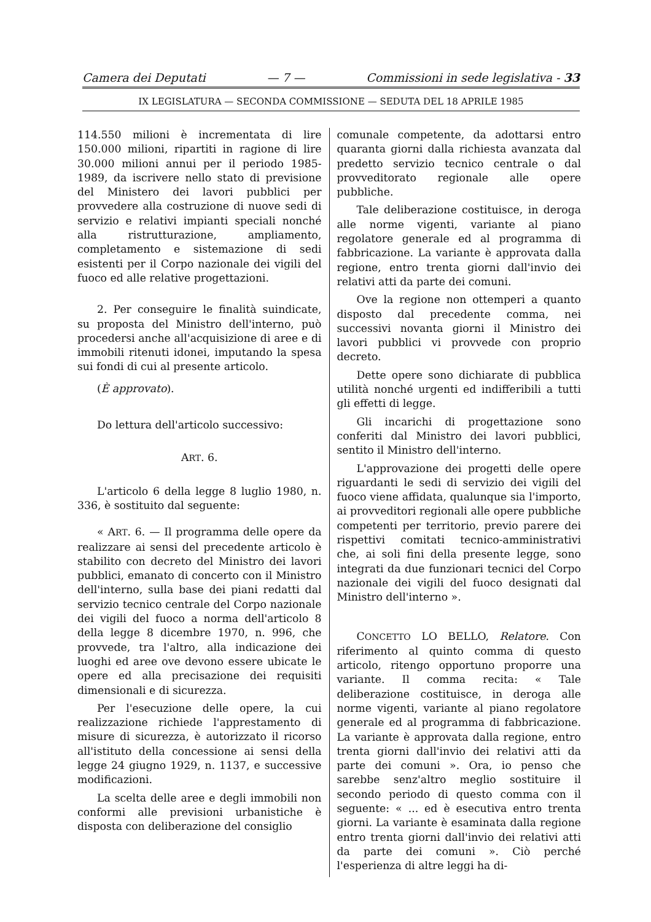Camera dei Deputati — 7 — Commissioni in sede legislativa - 33
IX LEGISLATURA — SECONDA COMMISSIONE — SEDUTA DEL 18 APRILE 1985
114.550 milioni è incrementata di lire 150.000 milioni, ripartiti in ragione di lire 30.000 milioni annui per il periodo 1985-1989, da iscrivere nello stato di previsione del Ministero dei lavori pubblici per provvedere alla costruzione di nuove sedi di servizio e relativi impianti speciali nonché alla ristrutturazione, ampliamento, completamento e sistemazione di sedi esistenti per il Corpo nazionale dei vigili del fuoco ed alle relative progettazioni.
2. Per conseguire le finalità suindicate, su proposta del Ministro dell'interno, può procedersi anche all'acquisizione di aree e di immobili ritenuti idonei, imputando la spesa sui fondi di cui al presente articolo.
(È approvato).
Do lettura dell'articolo successivo:
ART. 6.
L'articolo 6 della legge 8 luglio 1980, n. 336, è sostituito dal seguente:
« ART. 6. — Il programma delle opere da realizzare ai sensi del precedente articolo è stabilito con decreto del Ministro dei lavori pubblici, emanato di concerto con il Ministro dell'interno, sulla base dei piani redatti dal servizio tecnico centrale del Corpo nazionale dei vigili del fuoco a norma dell'articolo 8 della legge 8 dicembre 1970, n. 996, che provvede, tra l'altro, alla indicazione dei luoghi ed aree ove devono essere ubicate le opere ed alla precisazione dei requisiti dimensionali e di sicurezza.
Per l'esecuzione delle opere, la cui realizzazione richiede l'apprestamento di misure di sicurezza, è autorizzato il ricorso all'istituto della concessione ai sensi della legge 24 giugno 1929, n. 1137, e successive modificazioni.
La scelta delle aree e degli immobili non conformi alle previsioni urbanistiche è disposta con deliberazione del consiglio
comunale competente, da adottarsi entro quaranta giorni dalla richiesta avanzata dal predetto servizio tecnico centrale o dal provveditorato regionale alle opere pubbliche.
Tale deliberazione costituisce, in deroga alle norme vigenti, variante al piano regolatore generale ed al programma di fabbricazione. La variante è approvata dalla regione, entro trenta giorni dall'invio dei relativi atti da parte dei comuni.
Ove la regione non ottemperi a quanto disposto dal precedente comma, nei successivi novanta giorni il Ministro dei lavori pubblici vi provvede con proprio decreto.
Dette opere sono dichiarate di pubblica utilità nonché urgenti ed indifferibili a tutti gli effetti di legge.
Gli incarichi di progettazione sono conferiti dal Ministro dei lavori pubblici, sentito il Ministro dell'interno.
L'approvazione dei progetti delle opere riguardanti le sedi di servizio dei vigili del fuoco viene affidata, qualunque sia l'importo, ai provveditori regionali alle opere pubbliche competenti per territorio, previo parere dei rispettivi comitati tecnico-amministrativi che, ai soli fini della presente legge, sono integrati da due funzionari tecnici del Corpo nazionale dei vigili del fuoco designati dal Ministro dell'interno ».
CONCETTO LO BELLO, Relatore. Con riferimento al quinto comma di questo articolo, ritengo opportuno proporre una variante. Il comma recita: « Tale deliberazione costituisce, in deroga alle norme vigenti, variante al piano regolatore generale ed al programma di fabbricazione. La variante è approvata dalla regione, entro trenta giorni dall'invio dei relativi atti da parte dei comuni ». Ora, io penso che sarebbe senz'altro meglio sostituire il secondo periodo di questo comma con il seguente: « ... ed è esecutiva entro trenta giorni. La variante è esaminata dalla regione entro trenta giorni dall'invio dei relativi atti da parte dei comuni ». Ciò perché l'esperienza di altre leggi ha di-